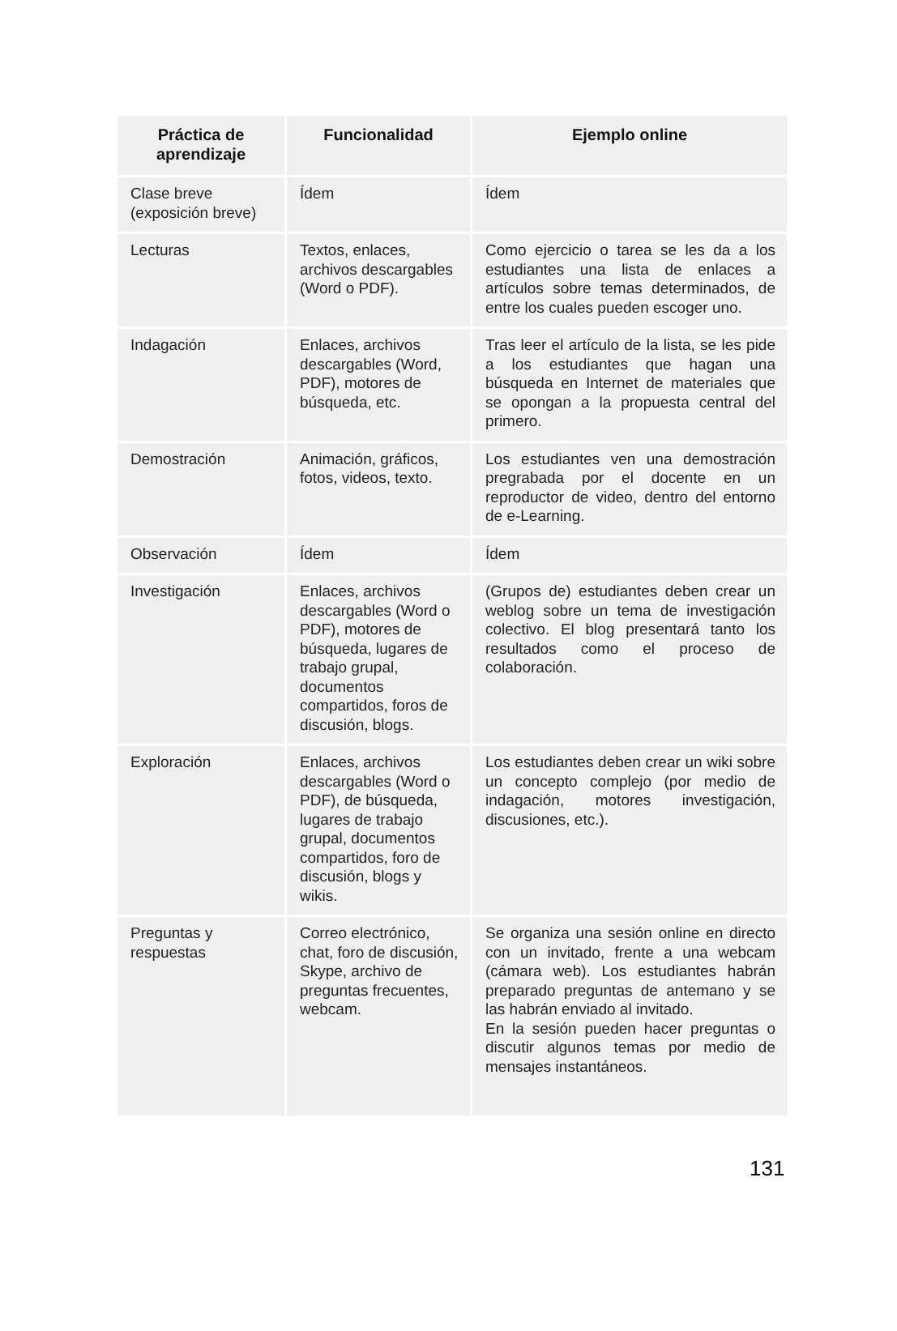| Práctica de aprendizaje | Funcionalidad | Ejemplo online |
| --- | --- | --- |
| Clase breve (exposición breve) | Ídem | Ídem |
| Lecturas | Textos, enlaces, archivos descargables (Word o PDF). | Como ejercicio o tarea se les da a los estudiantes una lista de enlaces a artículos sobre temas determinados, de entre los cuales pueden escoger uno. |
| Indagación | Enlaces, archivos descargables (Word, PDF), motores de búsqueda, etc. | Tras leer el artículo de la lista, se les pide a los estudiantes que hagan una búsqueda en Internet de materiales que se opongan a la propuesta central del primero. |
| Demostración | Animación, gráficos, fotos, videos, texto. | Los estudiantes ven una demostración pregrabada por el docente en un reproductor de video, dentro del entorno de e-Learning. |
| Observación | Ídem | Ídem |
| Investigación | Enlaces, archivos descargables (Word o PDF), motores de búsqueda, lugares de trabajo grupal, documentos compartidos, foros de discusión, blogs. | (Grupos de) estudiantes deben crear un weblog sobre un tema de investigación colectivo. El blog presentará tanto los resultados como el proceso de colaboración. |
| Exploración | Enlaces, archivos descargables (Word o PDF), de búsqueda, lugares de trabajo grupal, documentos compartidos, foro de discusión, blogs y wikis. | Los estudiantes deben crear un wiki sobre un concepto complejo (por medio de indagación, motores investigación, discusiones, etc.). |
| Preguntas y respuestas | Correo electrónico, chat, foro de discusión, Skype, archivo de preguntas frecuentes, webcam. | Se organiza una sesión online en directo con un invitado, frente a una webcam (cámara web). Los estudiantes habrán preparado preguntas de antemano y se las habrán enviado al invitado. En la sesión pueden hacer preguntas o discutir algunos temas por medio de mensajes instantáneos. |
131